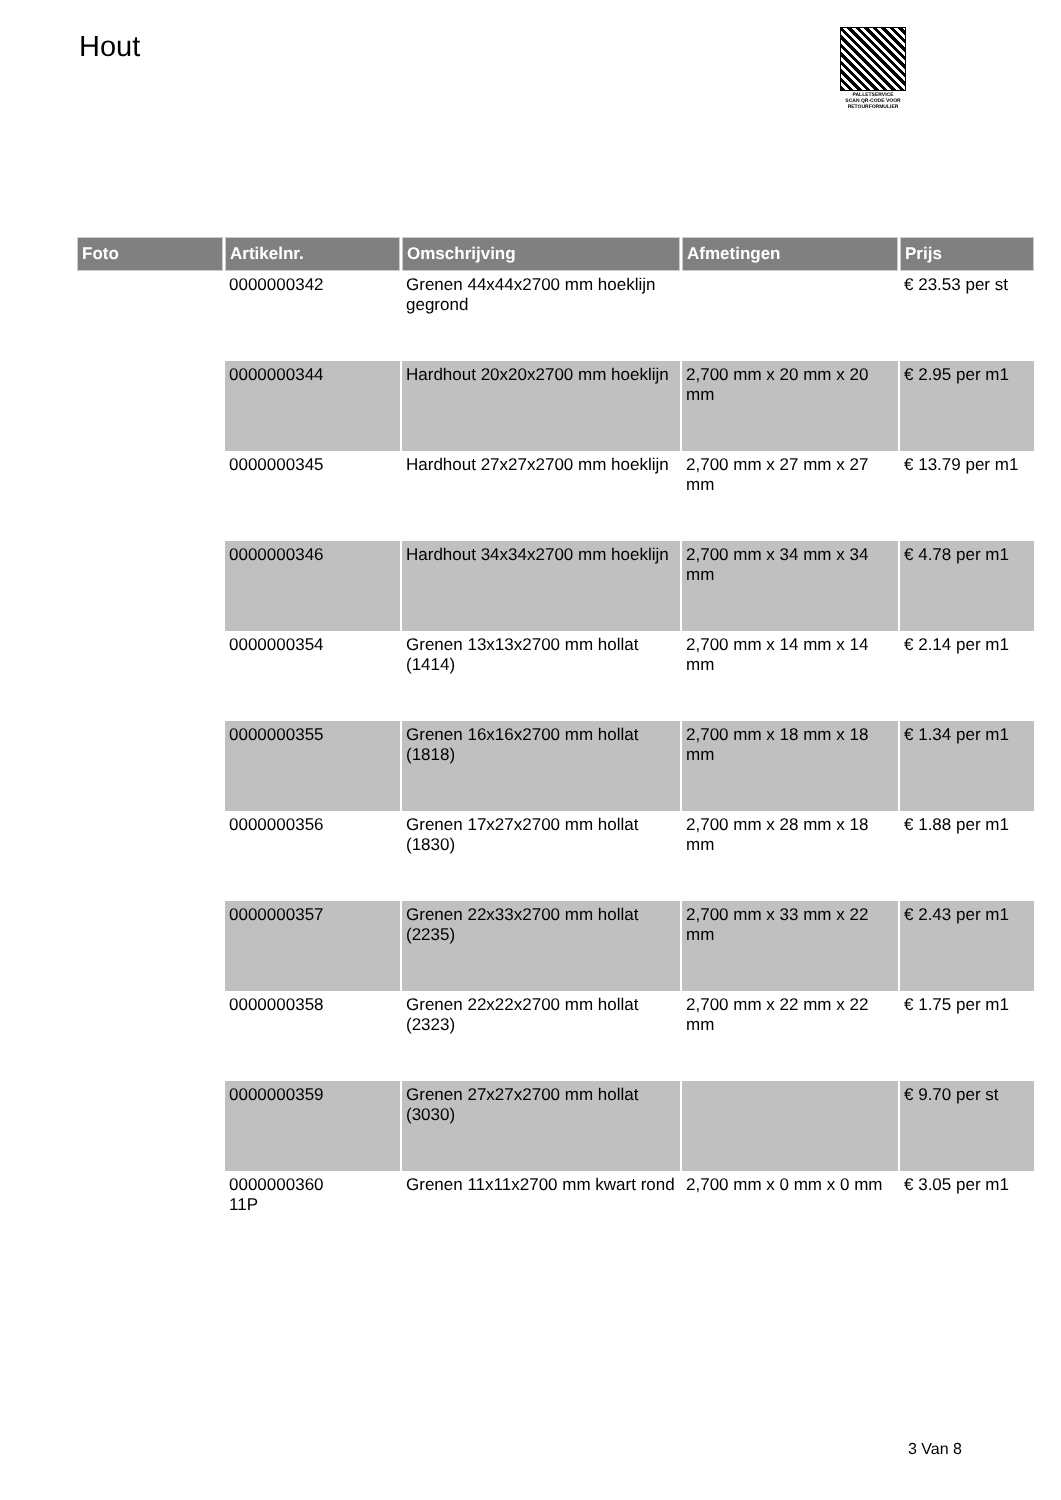Hout
PALLETSERVICE
SCAN QR-CODE VOOR
RETOURFORMULIER
| Foto | Artikelnr. | Omschrijving | Afmetingen | Prijs |
| --- | --- | --- | --- | --- |
| | 0000000342 | Grenen 44x44x2700 mm hoeklijn gegrond | | € 23.53 per st |
| | 0000000344 | Hardhout 20x20x2700 mm hoeklijn | 2,700 mm x 20 mm x 20 mm | € 2.95 per m1 |
| | 0000000345 | Hardhout 27x27x2700 mm hoeklijn | 2,700 mm x 27 mm x 27 mm | € 13.79 per m1 |
| | 0000000346 | Hardhout 34x34x2700 mm hoeklijn | 2,700 mm x 34 mm x 34 mm | € 4.78 per m1 |
| | 0000000354 | Grenen 13x13x2700 mm hollat (1414) | 2,700 mm x 14 mm x 14 mm | € 2.14 per m1 |
| | 0000000355 | Grenen 16x16x2700 mm hollat (1818) | 2,700 mm x 18 mm x 18 mm | € 1.34 per m1 |
| | 0000000356 | Grenen 17x27x2700 mm hollat (1830) | 2,700 mm x 28 mm x 18 mm | € 1.88 per m1 |
| | 0000000357 | Grenen 22x33x2700 mm hollat (2235) | 2,700 mm x 33 mm x 22 mm | € 2.43 per m1 |
| | 0000000358 | Grenen 22x22x2700 mm hollat (2323) | 2,700 mm x 22 mm x 22 mm | € 1.75 per m1 |
| | 0000000359 | Grenen 27x27x2700 mm hollat (3030) | | € 9.70 per st |
| | 0000000360 11P | Grenen 11x11x2700 mm kwart rond | 2,700 mm x 0 mm x 0 mm | € 3.05 per m1 |
3 Van 8